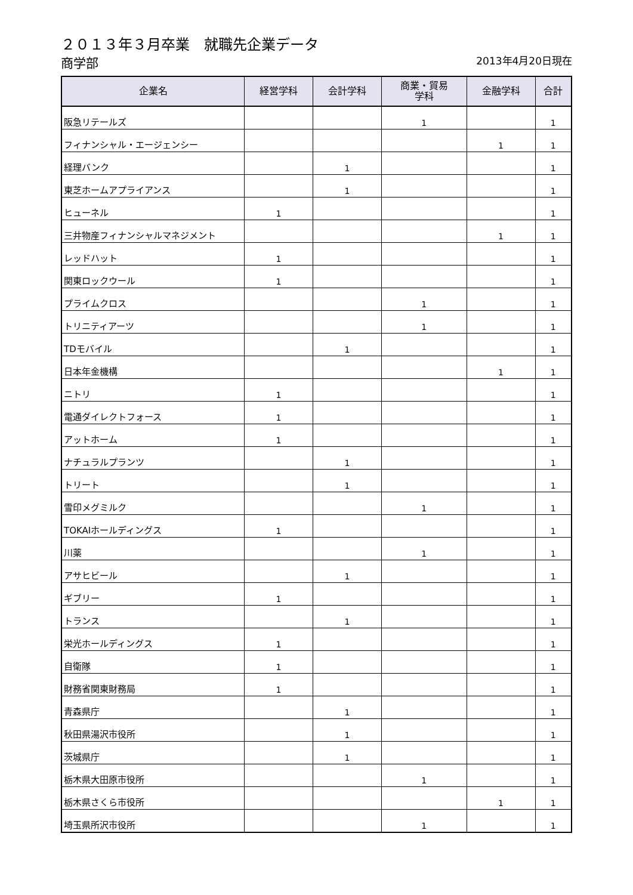２０１３年３月卒業　就職先企業データ
商学部
2013年4月20日現在
| 企業名 | 経営学科 | 会計学科 | 商業・貿易 学科 | 金融学科 | 合計 |
| --- | --- | --- | --- | --- | --- |
| 阪急リテールズ | | | 1 | | 1 |
| フィナンシャル・エージェンシー | | | | 1 | 1 |
| 経理バンク | | 1 | | | 1 |
| 東芝ホームアプライアンス | | 1 | | | 1 |
| ヒューネル | 1 | | | | 1 |
| 三井物産フィナンシャルマネジメント | | | | 1 | 1 |
| レッドハット | 1 | | | | 1 |
| 関東ロックウール | 1 | | | | 1 |
| プライムクロス | | | 1 | | 1 |
| トリニティアーツ | | | 1 | | 1 |
| TDモバイル | | 1 | | | 1 |
| 日本年金機構 | | | | 1 | 1 |
| ニトリ | 1 | | | | 1 |
| 電通ダイレクトフォース | 1 | | | | 1 |
| アットホーム | 1 | | | | 1 |
| ナチュラルプランツ | | 1 | | | 1 |
| トリート | | 1 | | | 1 |
| 雪印メグミルク | | | 1 | | 1 |
| TOKAIホールディングス | 1 | | | | 1 |
| 川薬 | | | 1 | | 1 |
| アサヒビール | | 1 | | | 1 |
| ギブリー | 1 | | | | 1 |
| トランス | | 1 | | | 1 |
| 栄光ホールディングス | 1 | | | | 1 |
| 自衛隊 | 1 | | | | 1 |
| 財務省関東財務局 | 1 | | | | 1 |
| 青森県庁 | | 1 | | | 1 |
| 秋田県湯沢市役所 | | 1 | | | 1 |
| 茨城県庁 | | 1 | | | 1 |
| 栃木県大田原市役所 | | | 1 | | 1 |
| 栃木県さくら市役所 | | | | 1 | 1 |
| 埼玉県所沢市役所 | | | 1 | | 1 |